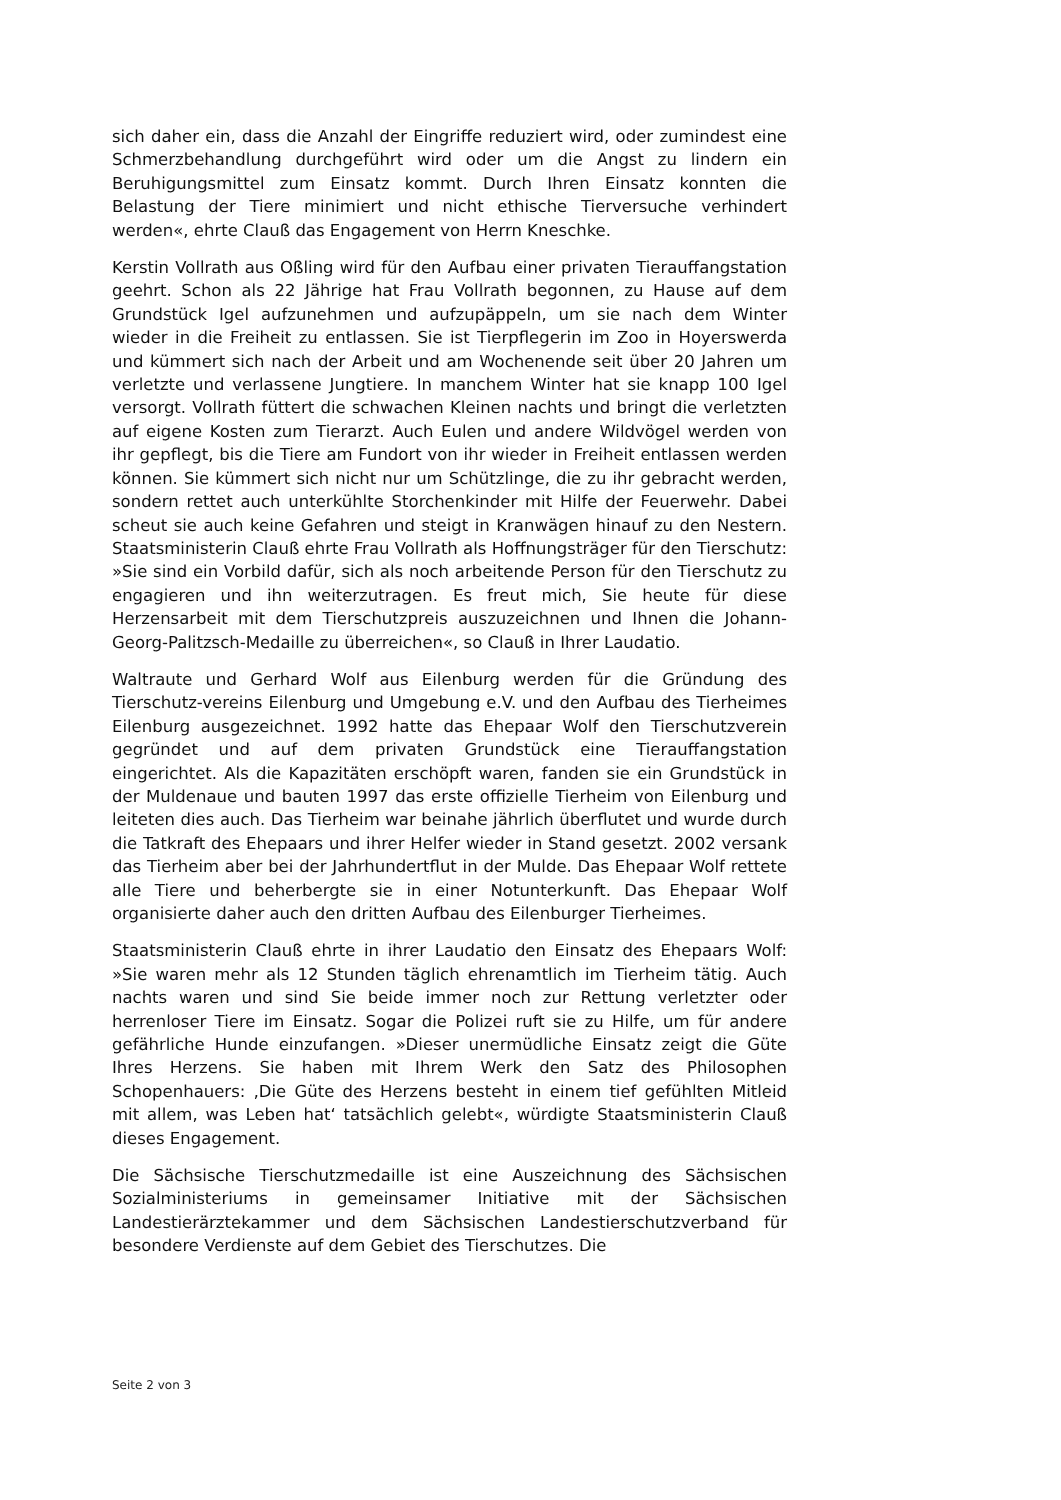sich daher ein, dass die Anzahl der Eingriffe reduziert wird, oder zumindest eine Schmerzbehandlung durchgeführt wird oder um die Angst zu lindern ein Beruhigungsmittel zum Einsatz kommt. Durch Ihren Einsatz konnten die Belastung der Tiere minimiert und nicht ethische Tierversuche verhindert werden«, ehrte Clauß das Engagement von Herrn Kneschke.
Kerstin Vollrath aus Oßling wird für den Aufbau einer privaten Tierauffangstation geehrt. Schon als 22 Jährige hat Frau Vollrath begonnen, zu Hause auf dem Grundstück Igel aufzunehmen und aufzupäppeln, um sie nach dem Winter wieder in die Freiheit zu entlassen. Sie ist Tierpflegerin im Zoo in Hoyerswerda und kümmert sich nach der Arbeit und am Wochenende seit über 20 Jahren um verletzte und verlassene Jungtiere. In manchem Winter hat sie knapp 100 Igel versorgt. Vollrath füttert die schwachen Kleinen nachts und bringt die verletzten auf eigene Kosten zum Tierarzt. Auch Eulen und andere Wildvögel werden von ihr gepflegt, bis die Tiere am Fundort von ihr wieder in Freiheit entlassen werden können. Sie kümmert sich nicht nur um Schützlinge, die zu ihr gebracht werden, sondern rettet auch unterkühlte Storchenkinder mit Hilfe der Feuerwehr. Dabei scheut sie auch keine Gefahren und steigt in Kranwägen hinauf zu den Nestern. Staatsministerin Clauß ehrte Frau Vollrath als Hoffnungsträger für den Tierschutz: »Sie sind ein Vorbild dafür, sich als noch arbeitende Person für den Tierschutz zu engagieren und ihn weiterzutragen. Es freut mich, Sie heute für diese Herzensarbeit mit dem Tierschutzpreis auszuzeichnen und Ihnen die Johann-Georg-Palitzsch-Medaille zu überreichen«, so Clauß in Ihrer Laudatio.
Waltraute und Gerhard Wolf aus Eilenburg werden für die Gründung des Tierschutz-vereins Eilenburg und Umgebung e.V. und den Aufbau des Tierheimes Eilenburg ausgezeichnet. 1992 hatte das Ehepaar Wolf den Tierschutzverein gegründet und auf dem privaten Grundstück eine Tierauffangstation eingerichtet. Als die Kapazitäten erschöpft waren, fanden sie ein Grundstück in der Muldenaue und bauten 1997 das erste offizielle Tierheim von Eilenburg und leiteten dies auch. Das Tierheim war beinahe jährlich überflutet und wurde durch die Tatkraft des Ehepaars und ihrer Helfer wieder in Stand gesetzt. 2002 versank das Tierheim aber bei der Jahrhundertflut in der Mulde. Das Ehepaar Wolf rettete alle Tiere und beherbergte sie in einer Notunterkunft. Das Ehepaar Wolf organisierte daher auch den dritten Aufbau des Eilenburger Tierheimes.
Staatsministerin Clauß ehrte in ihrer Laudatio den Einsatz des Ehepaars Wolf: »Sie waren mehr als 12 Stunden täglich ehrenamtlich im Tierheim tätig. Auch nachts waren und sind Sie beide immer noch zur Rettung verletzter oder herrenloser Tiere im Einsatz. Sogar die Polizei ruft sie zu Hilfe, um für andere gefährliche Hunde einzufangen. »Dieser unermüdliche Einsatz zeigt die Güte Ihres Herzens. Sie haben mit Ihrem Werk den Satz des Philosophen Schopenhauers: ‚Die Güte des Herzens besteht in einem tief gefühlten Mitleid mit allem, was Leben hat‘ tatsächlich gelebt«, würdigte Staatsministerin Clauß dieses Engagement.
Die Sächsische Tierschutzmedaille ist eine Auszeichnung des Sächsischen Sozialministeriums in gemeinsamer Initiative mit der Sächsischen Landestierärztekammer und dem Sächsischen Landestierschutzverband für besondere Verdienste auf dem Gebiet des Tierschutzes. Die
Seite 2 von 3